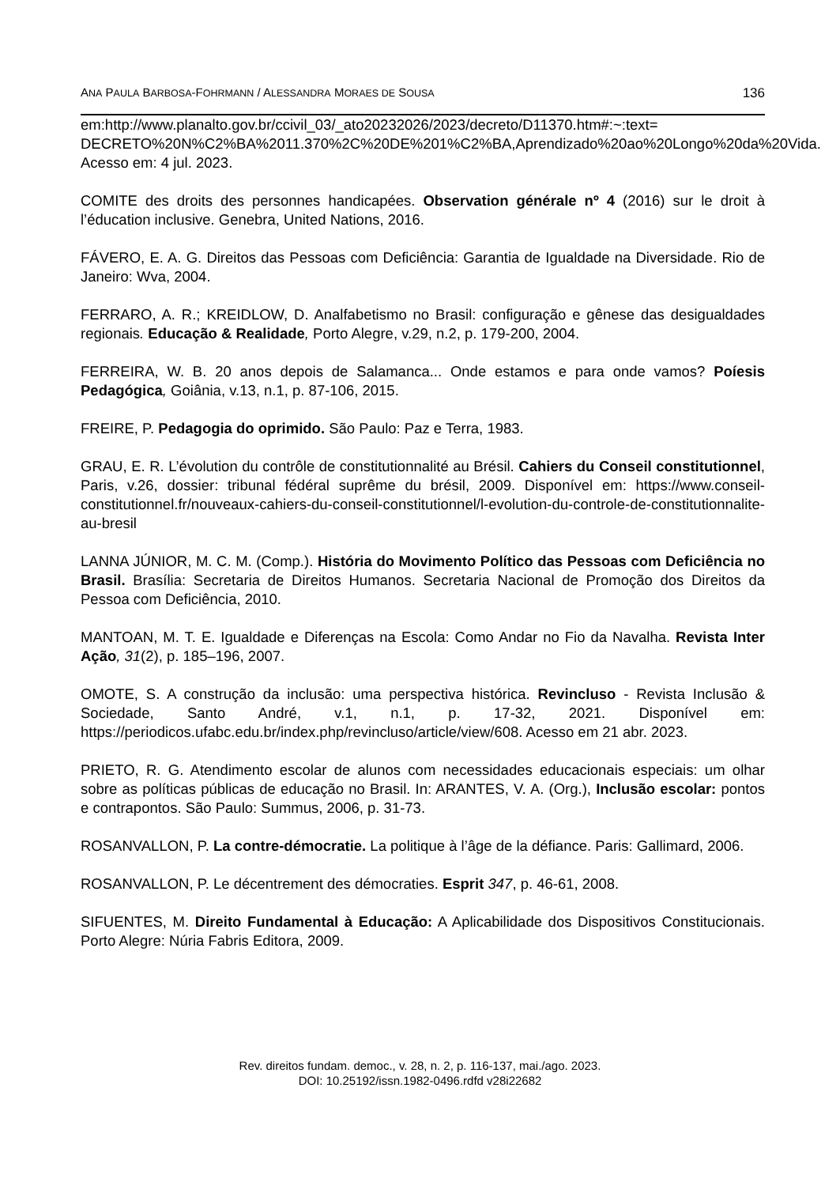ANA PAULA BARBOSA-FOHRMANN / ALESSANDRA MORAES DE SOUSA 136
em:http://www.planalto.gov.br/ccivil_03/_ato20232026/2023/decreto/D11370.htm#:~:text= DECRETO%20N%C2%BA%2011.370%2C%20DE%201%C2%BA,Aprendizado%20ao%20Longo%20da%20Vida. Acesso em: 4 jul. 2023.
COMITE des droits des personnes handicapées. Observation générale nº 4 (2016) sur le droit à l’éducation inclusive. Genebra, United Nations, 2016.
FÁVERO, E. A. G. Direitos das Pessoas com Deficiência: Garantia de Igualdade na Diversidade. Rio de Janeiro: Wva, 2004.
FERRARO, A. R.; KREIDLOW, D. Analfabetismo no Brasil: configuração e gênese das desigualdades regionais. Educação & Realidade, Porto Alegre, v.29, n.2, p. 179-200, 2004.
FERREIRA, W. B. 20 anos depois de Salamanca... Onde estamos e para onde vamos? Poíesis Pedagógica, Goiânia, v.13, n.1, p. 87-106, 2015.
FREIRE, P. Pedagogia do oprimido. São Paulo: Paz e Terra, 1983.
GRAU, E. R. L’évolution du contrôle de constitutionnalité au Brésil. Cahiers du Conseil constitutionnel, Paris, v.26, dossier: tribunal fédéral suprême du brésil, 2009. Disponível em: https://www.conseil-constitutionnel.fr/nouveaux-cahiers-du-conseil-constitutionnel/l-evolution-du-controle-de-constitutionnalite-au-bresil
LANNA JÚNIOR, M. C. M. (Comp.). História do Movimento Político das Pessoas com Deficiência no Brasil. Brasília: Secretaria de Direitos Humanos. Secretaria Nacional de Promoção dos Direitos da Pessoa com Deficiência, 2010.
MANTOAN, M. T. E. Igualdade e Diferenças na Escola: Como Andar no Fio da Navalha. Revista Inter Ação, 31(2), p. 185–196, 2007.
OMOTE, S. A construção da inclusão: uma perspectiva histórica. Revincluso - Revista Inclusão & Sociedade, Santo André, v.1, n.1, p. 17-32, 2021. Disponível em: https://periodicos.ufabc.edu.br/index.php/revincluso/article/view/608. Acesso em 21 abr. 2023.
PRIETO, R. G. Atendimento escolar de alunos com necessidades educacionais especiais: um olhar sobre as políticas públicas de educação no Brasil. In: ARANTES, V. A. (Org.), Inclusão escolar: pontos e contrapontos. São Paulo: Summus, 2006, p. 31-73.
ROSANVALLON, P. La contre-démocratie. La politique à l’âge de la défiance. Paris: Gallimard, 2006.
ROSANVALLON, P. Le décentrement des démocraties. Esprit 347, p. 46-61, 2008.
SIFUENTES, M. Direito Fundamental à Educação: A Aplicabilidade dos Dispositivos Constitucionais. Porto Alegre: Núria Fabris Editora, 2009.
Rev. direitos fundam. democ., v. 28, n. 2, p. 116-137, mai./ago. 2023.
DOI: 10.25192/issn.1982-0496.rdfd v28i22682